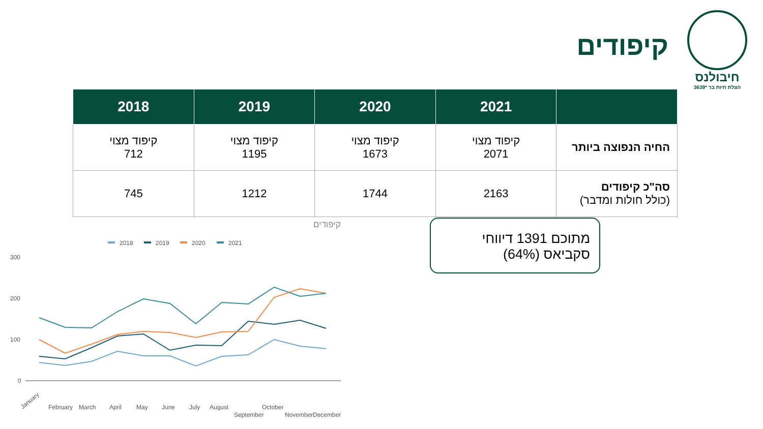חיבולנס
הצלת חיות בר *3639
קיפודים
| | 2021 | 2020 | 2019 | 2018 |
| --- | --- | --- | --- | --- |
| החיה הנפוצה ביותר | קיפוד מצוי 2071 | קיפוד מצוי 1673 | קיפוד מצוי 1195 | קיפוד מצוי 712 |
| סה"כ קיפודים (כולל חולות ומדבר) | 2163 | 1744 | 1212 | 745 |
מתוכם 1391 דיווחי
סקביאס (64%)
קיפודים
2018
2019
2020
2021
300
200
100
0
January
February
March
April
May
June
July
August
September
October
November
December